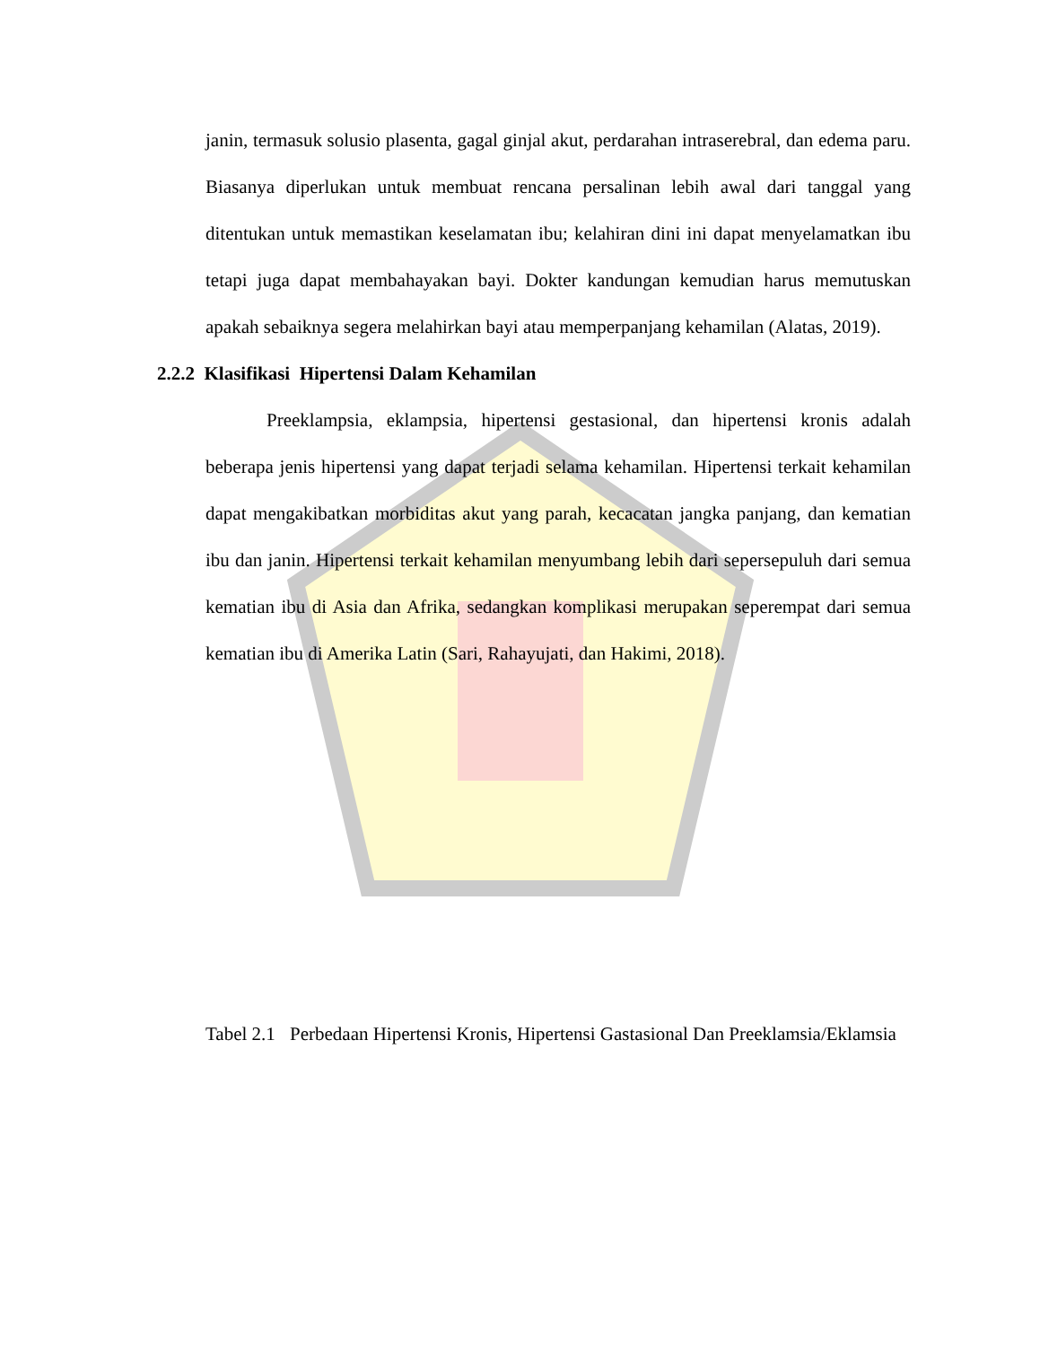janin, termasuk solusio plasenta, gagal ginjal akut, perdarahan intraserebral, dan edema paru. Biasanya diperlukan untuk membuat rencana persalinan lebih awal dari tanggal yang ditentukan untuk memastikan keselamatan ibu; kelahiran dini ini dapat menyelamatkan ibu tetapi juga dapat membahayakan bayi. Dokter kandungan kemudian harus memutuskan apakah sebaiknya segera melahirkan bayi atau memperpanjang kehamilan (Alatas, 2019).
2.2.2 Klasifikasi Hipertensi Dalam Kehamilan
Preeklampsia, eklampsia, hipertensi gestasional, dan hipertensi kronis adalah beberapa jenis hipertensi yang dapat terjadi selama kehamilan. Hipertensi terkait kehamilan dapat mengakibatkan morbiditas akut yang parah, kecacatan jangka panjang, dan kematian ibu dan janin. Hipertensi terkait kehamilan menyumbang lebih dari sepersepuluh dari semua kematian ibu di Asia dan Afrika, sedangkan komplikasi merupakan seperempat dari semua kematian ibu di Amerika Latin (Sari, Rahayujati, dan Hakimi, 2018).
Tabel 2.1
Perbedaan Hipertensi Kronis, Hipertensi Gastasional Dan Preeklamsia/Eklamsia